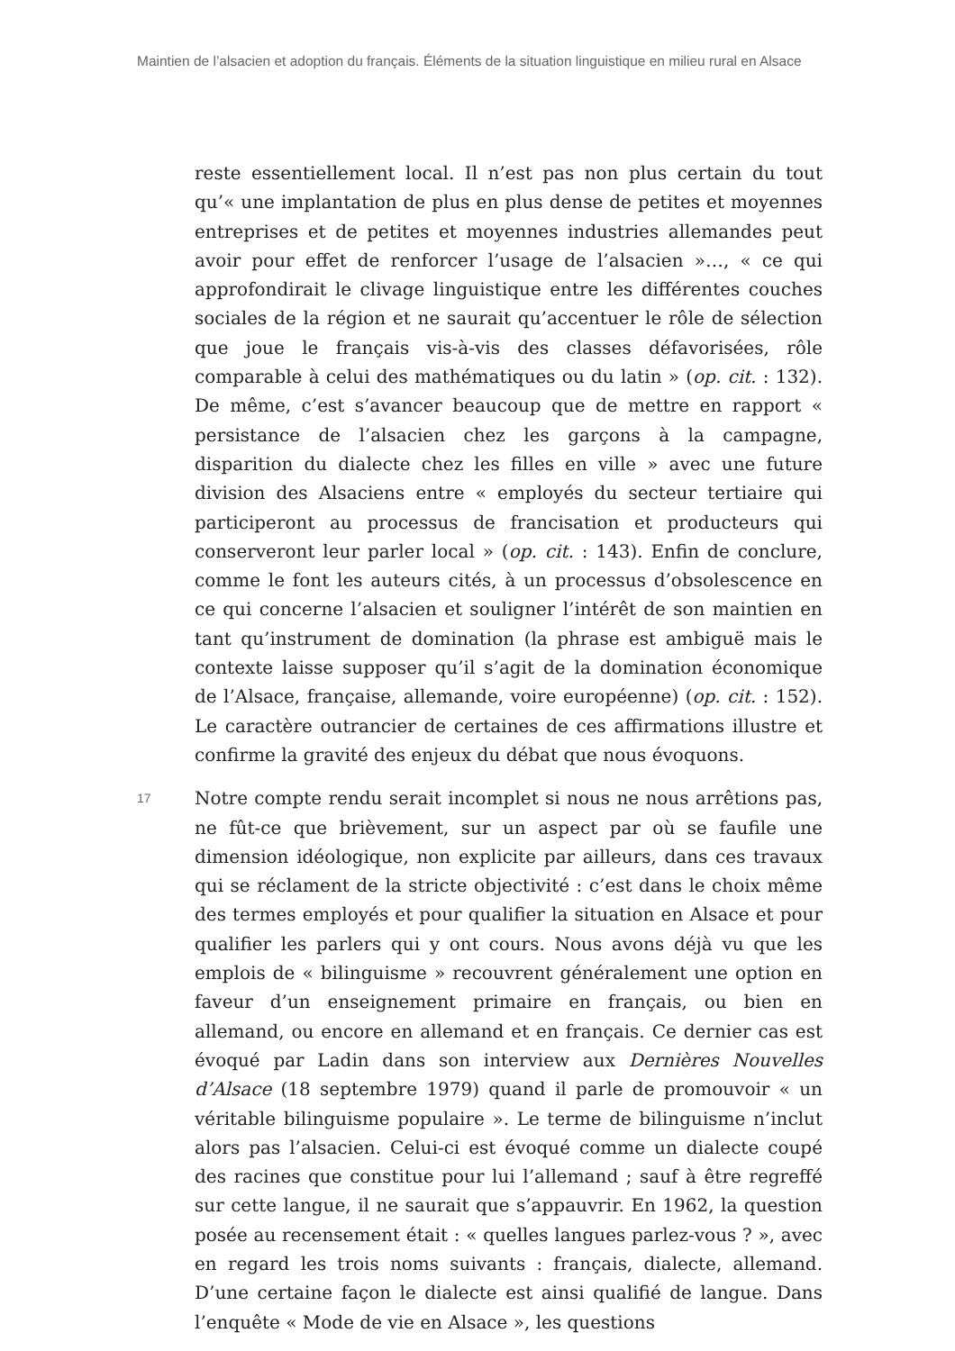Maintien de l’alsacien et adoption du français. Éléments de la situation linguistique en milieu rural en Alsace
reste essentiellement local. Il n’est pas non plus certain du tout qu’« une implantation de plus en plus dense de petites et moyennes entreprises et de petites et moyennes industries allemandes peut avoir pour effet de renforcer l’usage de l’alsacien »…, « ce qui approfondirait le clivage linguistique entre les différentes couches sociales de la région et ne saurait qu’accentuer le rôle de sélection que joue le français vis-à-vis des classes défavorisées, rôle comparable à celui des mathématiques ou du latin » (op. cit. : 132). De même, c’est s’avancer beaucoup que de mettre en rapport « persistance de l’alsacien chez les garçons à la campagne, disparition du dialecte chez les filles en ville » avec une future division des Alsaciens entre « employés du secteur tertiaire qui participeront au processus de francisation et producteurs qui conserveront leur parler local » (op. cit. : 143). Enfin de conclure, comme le font les auteurs cités, à un processus d’obsolescence en ce qui concerne l’alsacien et souligner l’intérêt de son maintien en tant qu’instrument de domination (la phrase est ambiguë mais le contexte laisse supposer qu’il s’agit de la domination économique de l’Alsace, française, allemande, voire européenne) (op. cit. : 152). Le caractère outrancier de certaines de ces affirmations illustre et confirme la gravité des enjeux du débat que nous évoquons.
17
Notre compte rendu serait incomplet si nous ne nous arrêtions pas, ne fût-ce que brièvement, sur un aspect par où se faufile une dimension idéologique, non explicite par ailleurs, dans ces travaux qui se réclament de la stricte objectivité : c’est dans le choix même des termes employés et pour qualifier la situation en Alsace et pour qualifier les parlers qui y ont cours. Nous avons déjà vu que les emplois de « bilinguisme » recouvrent généralement une option en faveur d’un enseignement primaire en français, ou bien en allemand, ou encore en allemand et en français. Ce dernier cas est évoqué par Ladin dans son interview aux Dernières Nouvelles d’Alsace (18 septembre 1979) quand il parle de promouvoir « un véritable bilinguisme populaire ». Le terme de bilinguisme n’inclut alors pas l’alsacien. Celui-ci est évoqué comme un dialecte coupé des racines que constitue pour lui l’allemand ; sauf à être regreffé sur cette langue, il ne saurait que s’appauvrir. En 1962, la question posée au recensement était : « quelles langues parlez-vous ? », avec en regard les trois noms suivants : français, dialecte, allemand. D’une certaine façon le dialecte est ainsi qualifié de langue. Dans l’enquête « Mode de vie en Alsace », les questions